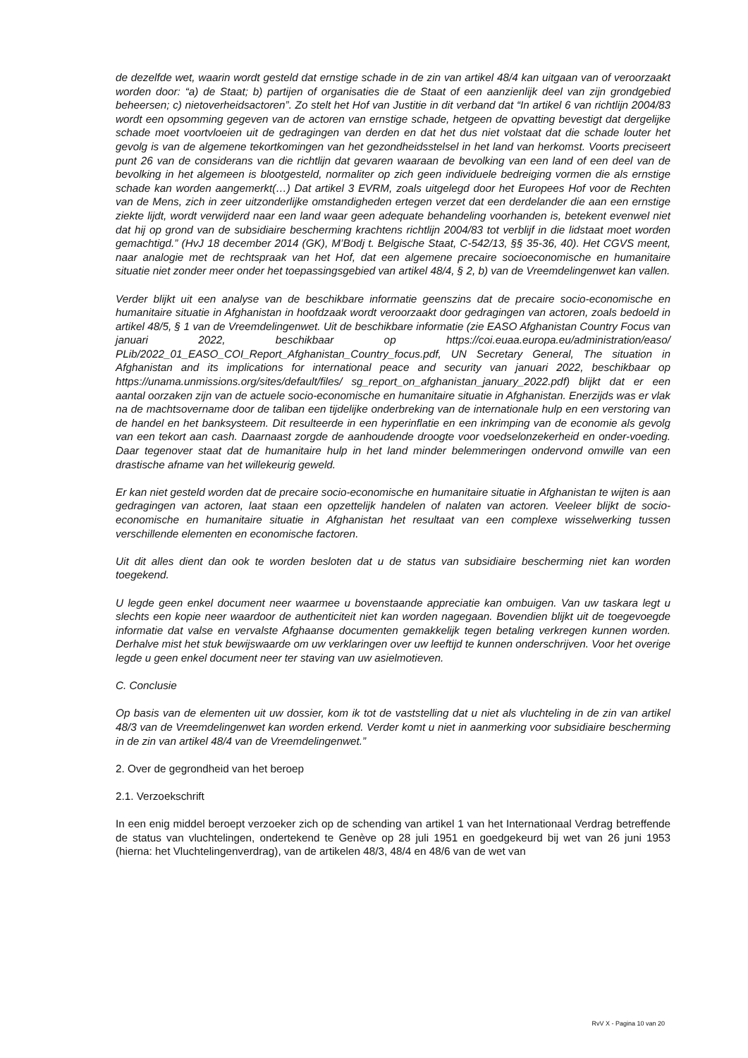de dezelfde wet, waarin wordt gesteld dat ernstige schade in de zin van artikel 48/4 kan uitgaan van of veroorzaakt worden door: “a) de Staat; b) partijen of organisaties die de Staat of een aanzienlijk deel van zijn grondgebied beheersen; c) nietoverheidsactoren”. Zo stelt het Hof van Justitie in dit verband dat “In artikel 6 van richtlijn 2004/83 wordt een opsomming gegeven van de actoren van ernstige schade, hetgeen de opvatting bevestigt dat dergelijke schade moet voortvloeien uit de gedragingen van derden en dat het dus niet volstaat dat die schade louter het gevolg is van de algemene tekortkomingen van het gezondheidsstelsel in het land van herkomst. Voorts preciseert punt 26 van de considerans van die richtlijn dat gevaren waaraan de bevolking van een land of een deel van de bevolking in het algemeen is blootgesteld, normaliter op zich geen individuele bedreiging vormen die als ernstige schade kan worden aangemerkt(…) Dat artikel 3 EVRM, zoals uitgelegd door het Europees Hof voor de Rechten van de Mens, zich in zeer uitzonderlijke omstandigheden ertegen verzet dat een derdelander die aan een ernstige ziekte lijdt, wordt verwijderd naar een land waar geen adequate behandeling voorhanden is, betekent evenwel niet dat hij op grond van de subsidiaire bescherming krachtens richtlijn 2004/83 tot verblijf in die lidstaat moet worden gemachtigd.” (HvJ 18 december 2014 (GK), M’Bodj t. Belgische Staat, C-542/13, §§ 35-36, 40). Het CGVS meent, naar analogie met de rechtspraak van het Hof, dat een algemene precaire socioeconomische en humanitaire situatie niet zonder meer onder het toepassingsgebied van artikel 48/4, § 2, b) van de Vreemdelingenwet kan vallen.
Verder blijkt uit een analyse van de beschikbare informatie geenszins dat de precaire socio-economische en humanitaire situatie in Afghanistan in hoofdzaak wordt veroorzaakt door gedragingen van actoren, zoals bedoeld in artikel 48/5, § 1 van de Vreemdelingenwet. Uit de beschikbare informatie (zie EASO Afghanistan Country Focus van januari 2022, beschikbaar op https://coi.euaa.europa.eu/administration/easo/ PLib/2022_01_EASO_COI_Report_Afghanistan_Country_focus.pdf, UN Secretary General, The situation in Afghanistan and its implications for international peace and security van januari 2022, beschikbaar op https://unama.unmissions.org/sites/default/files/ sg_report_on_afghanistan_january_2022.pdf) blijkt dat er een aantal oorzaken zijn van de actuele socio-economische en humanitaire situatie in Afghanistan. Enerzijds was er vlak na de machtsovername door de taliban een tijdelijke onderbreking van de internationale hulp en een verstoring van de handel en het banksysteem. Dit resulteerde in een hyperinflatie en een inkrimping van de economie als gevolg van een tekort aan cash. Daarnaast zorgde de aanhoudende droogte voor voedselonzekerheid en onder-voeding. Daar tegenover staat dat de humanitaire hulp in het land minder belemmeringen ondervond omwille van een drastische afname van het willekeurig geweld.
Er kan niet gesteld worden dat de precaire socio-economische en humanitaire situatie in Afghanistan te wijten is aan gedragingen van actoren, laat staan een opzettelijk handelen of nalaten van actoren. Veeleer blijkt de socio-economische en humanitaire situatie in Afghanistan het resultaat van een complexe wisselwerking tussen verschillende elementen en economische factoren.
Uit dit alles dient dan ook te worden besloten dat u de status van subsidiaire bescherming niet kan worden toegekend.
U legde geen enkel document neer waarmee u bovenstaande appreciatie kan ombuigen. Van uw taskara legt u slechts een kopie neer waardoor de authenticiteit niet kan worden nagegaan. Bovendien blijkt uit de toegevoegde informatie dat valse en vervalste Afghaanse documenten gemakkelijk tegen betaling verkregen kunnen worden. Derhalve mist het stuk bewijswaarde om uw verklaringen over uw leeftijd te kunnen onderschrijven. Voor het overige legde u geen enkel document neer ter staving van uw asielmotieven.
C. Conclusie
Op basis van de elementen uit uw dossier, kom ik tot de vaststelling dat u niet als vluchteling in de zin van artikel 48/3 van de Vreemdelingenwet kan worden erkend. Verder komt u niet in aanmerking voor subsidiaire bescherming in de zin van artikel 48/4 van de Vreemdelingenwet.”
2. Over de gegrondheid van het beroep
2.1. Verzoekschrift
In een enig middel beroept verzoeker zich op de schending van artikel 1 van het Internationaal Verdrag betreffende de status van vluchtelingen, ondertekend te Genève op 28 juli 1951 en goedgekeurd bij wet van 26 juni 1953 (hierna: het Vluchtelingenverdrag), van de artikelen 48/3, 48/4 en 48/6 van de wet van
RvV X - Pagina 10 van 20